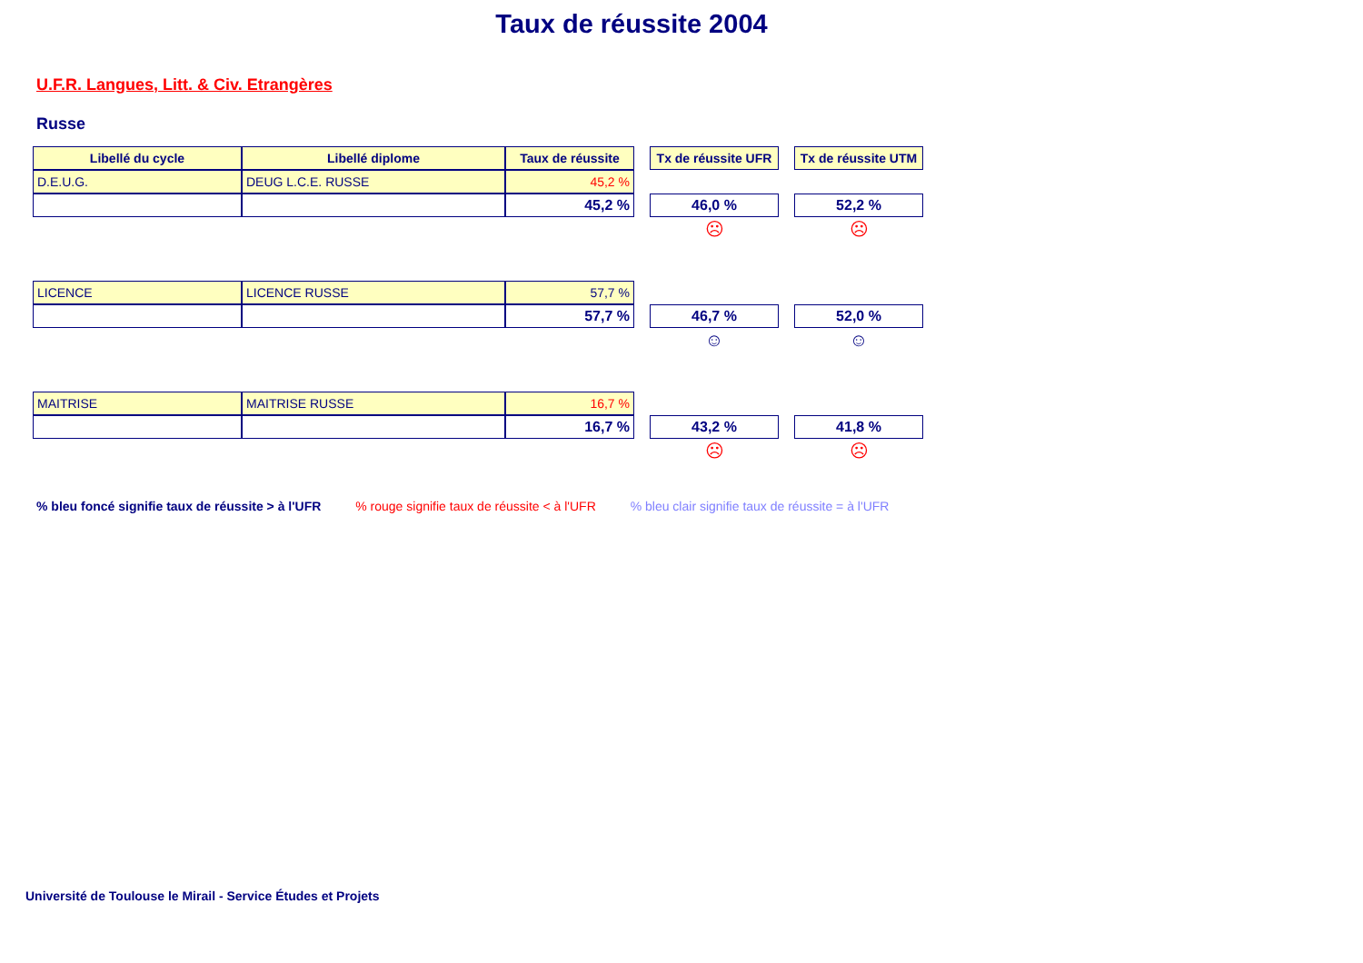Taux de réussite 2004
U.F.R. Langues, Litt. & Civ. Etrangères
Russe
| Libellé du cycle | Libellé diplome | Taux de réussite | | Tx de réussite UFR | | Tx de réussite UTM |
| D.E.U.G. | DEUG L.C.E. RUSSE | 45,2 % | | | | |
| | | 45,2 % | | 46,0 % | | 52,2 % |
| | | | | ☹ | | ☹ |
| LICENCE | LICENCE RUSSE | 57,7 % | | | | |
| | | 57,7 % | | 46,7 % | | 52,0 % |
| | | | | ☺ | | ☺ |
| MAITRISE | MAITRISE RUSSE | 16,7 % | | | | |
| | | 16,7 % | | 43,2 % | | 41,8 % |
| | | | | ☹ | | ☹ |
% bleu foncé signifie taux de réussite > à l'UFR % rouge signifie taux de réussite < à l'UFR % bleu clair signifie taux de réussite = à l'UFR
Université de Toulouse le Mirail - Service Études et Projets